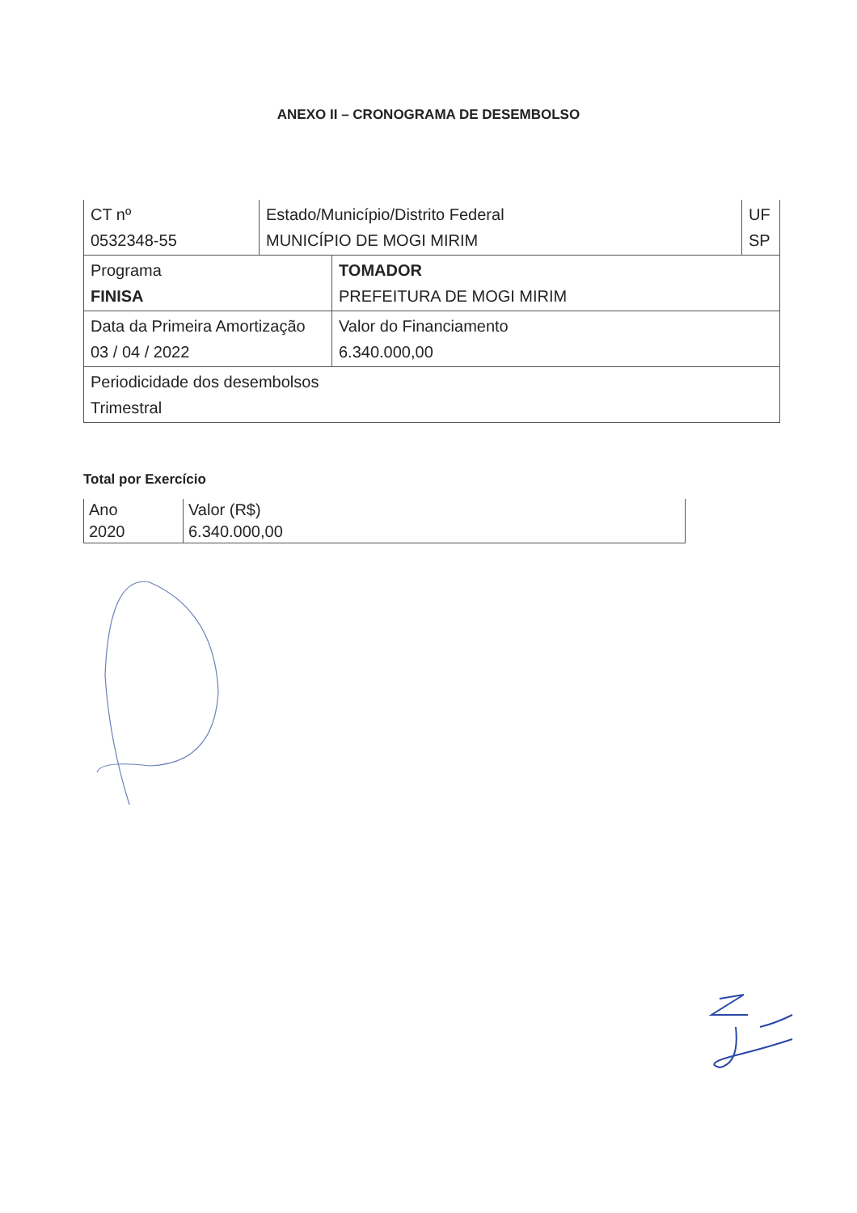ANEXO II – CRONOGRAMA DE DESEMBOLSO
CT nº
0532348-55
Estado/Município/Distrito Federal
MUNICÍPIO DE MOGI MIRIM
UF
SP
Programa
FINISA
TOMADOR
PREFEITURA DE MOGI MIRIM
Data da Primeira Amortização
03 / 04 / 2022
Valor do Financiamento
6.340.000,00
Periodicidade dos desembolsos
Trimestral
Total por Exercício
| Ano | Valor (R$) |
| --- | --- |
| 2020 | 6.340.000,00 |